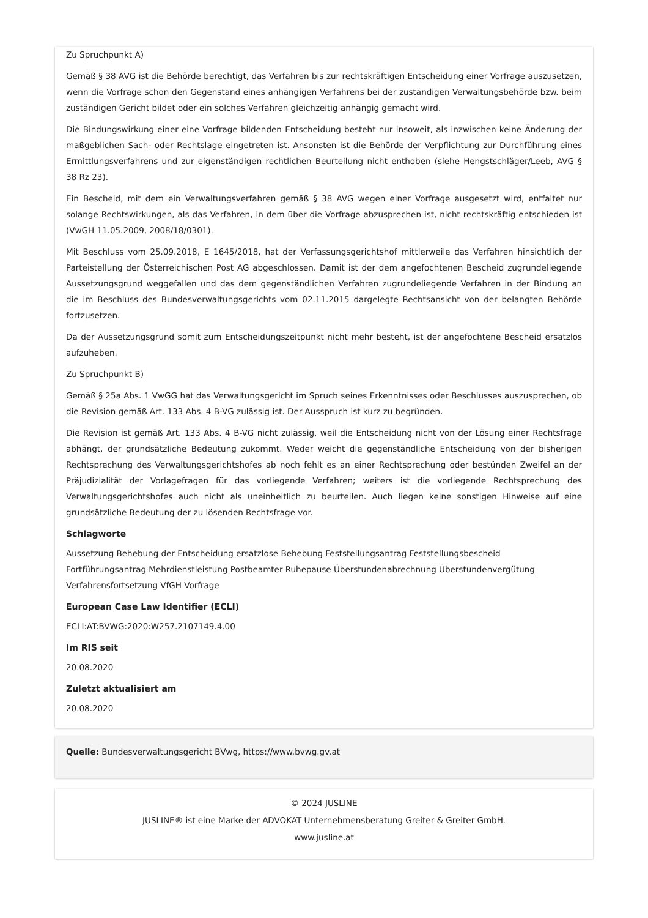Zu Spruchpunkt A)
Gemäß § 38 AVG ist die Behörde berechtigt, das Verfahren bis zur rechtskräftigen Entscheidung einer Vorfrage auszusetzen, wenn die Vorfrage schon den Gegenstand eines anhängigen Verfahrens bei der zuständigen Verwaltungsbehörde bzw. beim zuständigen Gericht bildet oder ein solches Verfahren gleichzeitig anhängig gemacht wird.
Die Bindungswirkung einer eine Vorfrage bildenden Entscheidung besteht nur insoweit, als inzwischen keine Änderung der maßgeblichen Sach- oder Rechtslage eingetreten ist. Ansonsten ist die Behörde der Verpflichtung zur Durchführung eines Ermittlungsverfahrens und zur eigenständigen rechtlichen Beurteilung nicht enthoben (siehe Hengstschläger/Leeb, AVG § 38 Rz 23).
Ein Bescheid, mit dem ein Verwaltungsverfahren gemäß § 38 AVG wegen einer Vorfrage ausgesetzt wird, entfaltet nur solange Rechtswirkungen, als das Verfahren, in dem über die Vorfrage abzusprechen ist, nicht rechtskräftig entschieden ist (VwGH 11.05.2009, 2008/18/0301).
Mit Beschluss vom 25.09.2018, E 1645/2018, hat der Verfassungsgerichtshof mittlerweile das Verfahren hinsichtlich der Parteistellung der Österreichischen Post AG abgeschlossen. Damit ist der dem angefochtenen Bescheid zugrundeliegende Aussetzungsgrund weggefallen und das dem gegenständlichen Verfahren zugrundeliegende Verfahren in der Bindung an die im Beschluss des Bundesverwaltungsgerichts vom 02.11.2015 dargelegte Rechtsansicht von der belangten Behörde fortzusetzen.
Da der Aussetzungsgrund somit zum Entscheidungszeitpunkt nicht mehr besteht, ist der angefochtene Bescheid ersatzlos aufzuheben.
Zu Spruchpunkt B)
Gemäß § 25a Abs. 1 VwGG hat das Verwaltungsgericht im Spruch seines Erkenntnisses oder Beschlusses auszusprechen, ob die Revision gemäß Art. 133 Abs. 4 B-VG zulässig ist. Der Ausspruch ist kurz zu begründen.
Die Revision ist gemäß Art. 133 Abs. 4 B-VG nicht zulässig, weil die Entscheidung nicht von der Lösung einer Rechtsfrage abhängt, der grundsätzliche Bedeutung zukommt. Weder weicht die gegenständliche Entscheidung von der bisherigen Rechtsprechung des Verwaltungsgerichtshofes ab noch fehlt es an einer Rechtsprechung oder bestünden Zweifel an der Präjudizialität der Vorlagefragen für das vorliegende Verfahren; weiters ist die vorliegende Rechtsprechung des Verwaltungsgerichtshofes auch nicht als uneinheitlich zu beurteilen. Auch liegen keine sonstigen Hinweise auf eine grundsätzliche Bedeutung der zu lösenden Rechtsfrage vor.
Schlagworte
Aussetzung Behebung der Entscheidung ersatzlose Behebung Feststellungsantrag Feststellungsbescheid Fortführungsantrag Mehrdienstleistung Postbeamter Ruhepause Überstundenabrechnung Überstundenvergütung Verfahrensfortsetzung VfGH Vorfrage
European Case Law Identifier (ECLI)
ECLI:AT:BVWG:2020:W257.2107149.4.00
Im RIS seit
20.08.2020
Zuletzt aktualisiert am
20.08.2020
Quelle: Bundesverwaltungsgericht BVwg, https://www.bvwg.gv.at
© 2024 JUSLINE
JUSLINE® ist eine Marke der ADVOKAT Unternehmensberatung Greiter & Greiter GmbH.
www.jusline.at